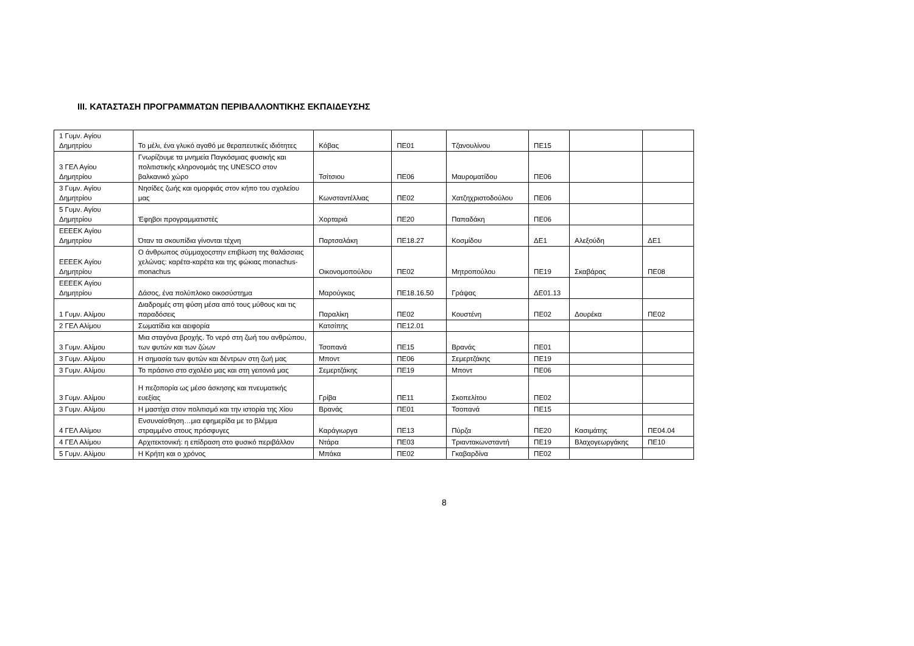III. ΚΑΤΑΣΤΑΣΗ ΠΡΟΓΡΑΜΜΑΤΩΝ ΠΕΡΙΒΑΛΛΟΝΤΙΚΗΣ ΕΚΠΑΙΔΕΥΣΗΣ
| 1 Γυμν. Αγίου Δημητρίου | Το μέλι, ένα γλυκό αγαθό με θεραπευτικές ιδιότητες | Κόβας | ΠΕ01 | Τζανουλίνου | ΠΕ15 | | |
| 3 ΓΕΛ Αγίου Δημητρίου | Γνωρίζουμε τα μνημεία Παγκόσμιας φυσικής και πολιτιστικής κληρονομιάς της UNESCO στον βαλκανικό χώρο | Τσίτσιου | ΠΕ06 | Μαυροματίδου | ΠΕ06 | | |
| 3 Γυμν. Αγίου Δημητρίου | Νησίδες ζωής και ομορφιάς στον κήπο του σχολείου μας | Κωνσταντέλλιας | ΠΕ02 | Χατζηχριστοδούλου | ΠΕ06 | | |
| 5 Γυμν. Αγίου Δημητρίου | Έφηβοι προγραμματιστές | Χορταριά | ΠΕ20 | Παπαδάκη | ΠΕ06 | | |
| ΕΕΕΕΚ Αγίου Δημητρίου | Όταν τα σκουπίδια γίνονται τέχνη | Παρτσαλάκη | ΠΕ18.27 | Κοσμίδου | ΔΕ1 | Αλεξούδη | ΔΕ1 |
| ΕΕΕΕΚ Αγίου Δημητρίου | Ο άνθρωπος σύμμαχοςστην επιβίωση της θαλάσσιας χελώνας: καρέτα-καρέτα και της φώκιας monachus-monachus | Οικονομοπούλου | ΠΕ02 | Μητροπούλου | ΠΕ19 | Σκαβάρας | ΠΕ08 |
| ΕΕΕΕΚ Αγίου Δημητρίου | Δάσος, ένα πολύπλοκο οικοσύστημα | Μαρούγκας | ΠΕ18.16.50 | Γράψας | ΔΕ01.13 | | |
| 1 Γυμν. Αλίμου | Διαδρομές στη φύση μέσα από τους μύθους και τις παραδόσεις | Παραλίκη | ΠΕ02 | Κουστένη | ΠΕ02 | Δουρέκα | ΠΕ02 |
| 2 ΓΕΛ Αλίμου | Σωματίδια και αειφορία | Κατσίπης | ΠΕ12.01 | | | | |
| 3 Γυμν. Αλίμου | Μια σταγόνα βροχής. Το νερό στη ζωή του ανθρώπου, των φυτών και των ζώων | Τσοπανά | ΠΕ15 | Βρανάς | ΠΕ01 | | |
| 3 Γυμν. Αλίμου | Η σημασία των φυτών και δέντρων στη ζωή μας | Μποντ | ΠΕ06 | Σεμερτζάκης | ΠΕ19 | | |
| 3 Γυμν. Αλίμου | Το πράσινο στο σχολέιο μας και στη γειτονιά μας | Σεμερτζάκης | ΠΕ19 | Μποντ | ΠΕ06 | | |
| 3 Γυμν. Αλίμου | Η πεζοπορία ως μέσο άσκησης και πνευματικής ευεξίας | Γρίβα | ΠΕ11 | Σκοπελίτου | ΠΕ02 | | |
| 3 Γυμν. Αλίμου | Η μαστίχα στον πολιτισμό και την ιστορία της Χίου | Βρανάς | ΠΕ01 | Τσοπανά | ΠΕ15 | | |
| 4 ΓΕΛ Αλίμου | Ενσυναίσθηση…μια εφημερίδα με το βλέμμα στραμμένο στους πρόσφυγες | Καράγιωργα | ΠΕ13 | Πύρζα | ΠΕ20 | Κασιμάτης | ΠΕ04.04 |
| 4 ΓΕΛ Αλίμου | Αρχιτεκτονική: η επίδραση στο φυσικό περιβάλλον | Ντάρα | ΠΕ03 | Τριαντακωνσταντή | ΠΕ19 | Βλαχογεωργάκης | ΠΕ10 |
| 5 Γυμν. Αλίμου | Η Κρήτη και ο χρόνος | Μπάκα | ΠΕ02 | Γκαβαρδίνα | ΠΕ02 | | |
8